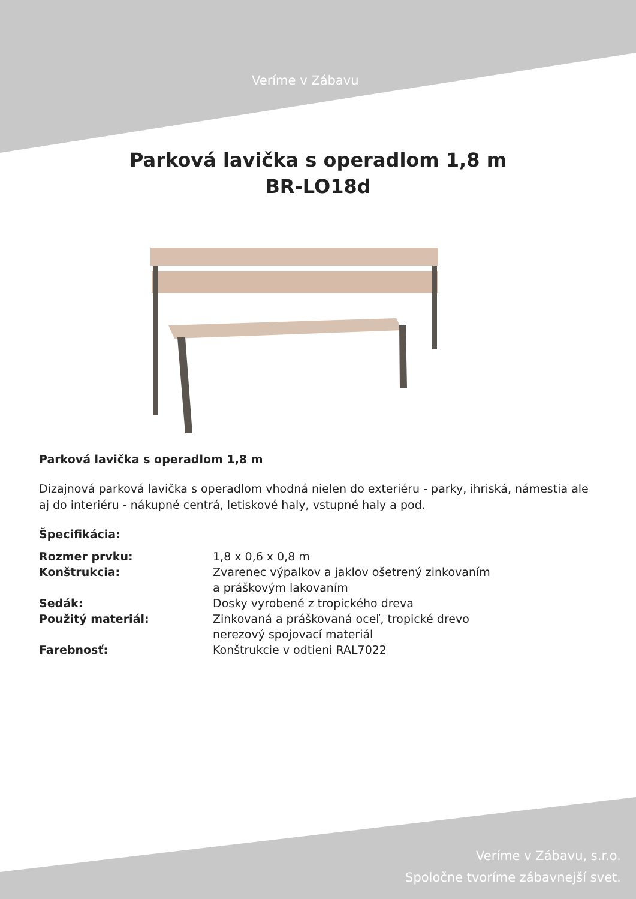Veríme v Zábavu
Parková lavička s operadlom 1,8 m
BR-LO18d
Parková lavička s operadlom 1,8 m
Dizajnová parková lavička s operadlom vhodná nielen do exteriéru - parky, ihriská, námestia ale aj do interiéru - nákupné centrá, letiskové haly, vstupné haly a pod.
Špecifikácia:
| Rozmer prvku: | 1,8 x 0,6 x 0,8 m |
| Konštrukcia: | Zvarenec výpalkov a jaklov ošetrený zinkovaním a práškovým lakovaním |
| Sedák: | Dosky vyrobené z tropického dreva |
| Použitý materiál: | Zinkovaná a práškovaná oceľ, tropické drevo nerezový spojovací materiál |
| Farebnosť: | Konštrukcie v odtieni RAL7022 |
Veríme v Zábavu, s.r.o.
Spoločne tvoríme zábavnejší svet.